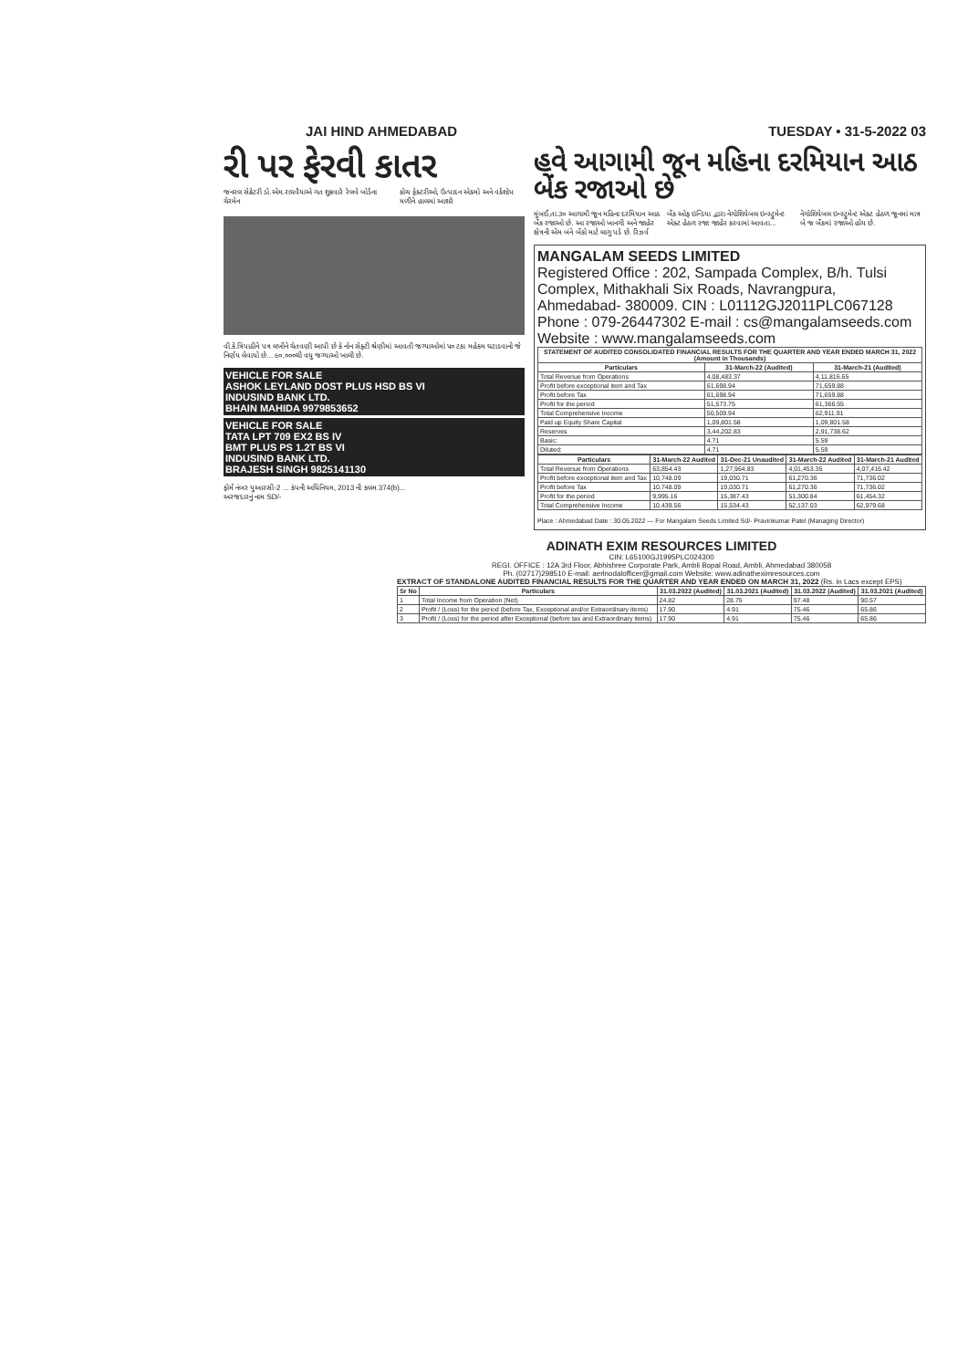JAI HIND AHMEDABAD TUESDAY • 31-5-2022 03
રી પર ફેરવી કાતર
જનરલ સેક્રેટરી ડો.એમ.રાઘવૈયાએ ગત શુક્રવારે રેલવે બોર્ડના ચેરમેન
કોચ ફેક્ટરીઓ, ઉત્પાદન એકમો અને વર્કશોપ મળીને હાલમાં આશરે
વી.કે.ત્રિપાઠીને પત્ર લખીને ચેતવણી આપી છે કે નોન સેફ્ટી શ્રેણીમાં આવતી જગ્યાઓમાં ૫૦ ટકા મહેકમ ઘટાડવાનો જે નિર્ણય લેવાયો છે... ૯૦,૦૦૦થી વધુ જગ્યાઓ ખાલી છે.
VEHICLE FOR SALE
ASHOK LEYLAND DOST PLUS HSD BS VI
INDUSIND BANK LTD.
BHAIN MAHIDA 9979853652
VEHICLE FOR SALE
TATA LPT 709 EX2 BS IV
BMT PLUS PS 1.2T BS VI
INDUSIND BANK LTD.
BRAJESH SINGH 9825141130
ફોર્મ નંબર યુઆરસી-2 ... કંપની અધિનિયમ, 2013 ની કલમ 374(b)...
અરજદારનું નામ SD/-
હવે આગામી જૂન મહિના દરમિયાન આઠ બેંક રજાઓ છે
મુંબઈ,તા.૩૦ આગામી જૂન મહિના દરમિયાન આઠ બેંક રજાઓ છે. આ રજાઓ ખાનગી અને જાહેર ક્ષેત્રની એમ બંને બેંકો માટે લાગુ પડે છે. રિઝર્વ બેંક ઓફ ઇન્ડિયા દ્વારા નેગોશિયેબલ ઇન્સ્ટ્રુમેન્ટ એક્ટ હેઠળ રજા જાહેર કરવામાં આવતા... નેગોશિયેબલ ઇન્સ્ટ્રુમેન્ટ એક્ટ હેઠળ જૂનમાં માત્ર બે જ બેંકમાં રજાઓ હોય છે.
MANGALAM SEEDS LIMITED
Registered Office : 202, Sampada Complex, B/h. Tulsi Complex, Mithakhali Six Roads, Navrangpura, Ahmedabad- 380009. CIN : L01112GJ2011PLC067128 Phone : 079-26447302 E-mail : cs@mangalamseeds.com Website : www.mangalamseeds.com
| STATEMENT OF AUDITED CONSOLIDATED FINANCIAL RESULTS FOR THE QUARTER AND YEAR ENDED MARCH 31, 2022 (Amount in Thousands) | | |
| --- | --- | --- |
| Particulars | 31-March-22 (Audited) | 31-March-21 (Audited) |
| Total Revenue from Operations | 4,08,483.37 | 4,11,816.65 |
| Profit before exceptional item and Tax | 61,698.94 | 71,659.88 |
| Profit before Tax | 61,698.94 | 71,659.88 |
| Profit for the period | 51,573.75 | 61,366.55 |
| Total Comprehensive Income | 50,509.94 | 62,911.91 |
| Paid up Equity Share Capital | 1,09,801.58 | 1,09,801.58 |
| Reserves | 3,44,202.83 | 2,91,738.62 |
| Basic: | 4.71 | 5.59 |
| Diluted: | 4.71 | 5.59 |
| Particulars | 31-March-22 Audited | 31-Dec-21 Unaudited | 31-March-22 Audited | 31-March-21 Audited |
| --- | --- | --- | --- | --- |
| Total Revenue from Operations | 63,854.43 | 1,27,964.83 | 4,01,453.35 | 4,07,416.42 |
| Profit before exceptional item and Tax | 10,748.09 | 19,030.71 | 61,270.36 | 71,736.02 |
| Profit before Tax | 10,748.09 | 19,030.71 | 61,270.36 | 71,736.02 |
| Profit for the period | 9,995.16 | 15,387.43 | 51,300.84 | 61,454.32 |
| Total Comprehensive Income | 10,439.56 | 15,534.43 | 52,137.03 | 62,979.68 |
Place : Ahmedabad Date : 30.05.2022 — For Mangalam Seeds Limited Sd/- Pravinkumar Patel (Managing Director)
ADINATH EXIM RESOURCES LIMITED
CIN: L65100GJ1995PLC024300
REGI. OFFICE : 12A 3rd Floor, Abhishree Corporate Park, Ambli Bopal Road, Ambli, Ahmedabad 380058
Ph. (02717)298510 E-mail: aerlnodalofficer@gmail.com Website: www.adinatheximresources.com
EXTRACT OF STANDALONE AUDITED FINANCIAL RESULTS FOR THE QUARTER AND YEAR ENDED ON MARCH 31, 2022 (Rs. in Lacs except EPS)
| Sr No | Particulars | 31.03.2022 (Audited) | 31.03.2021 (Audited) | 31.03.2022 (Audited) | 31.03.2021 (Audited) |
| --- | --- | --- | --- | --- | --- |
| 1 | Total Income from Operation (Net) | 24.82 | 28.75 | 97.48 | 90.57 |
| 2 | Profit / (Loss) for the period (before Tax, Exceptional and/or Extraordinary items) | 17.90 | 4.91 | 75.46 | 65.86 |
| 3 | Profit / (Loss) for the period after Exceptional (before tax and Extraordinary items) | 17.90 | 4.91 | 75.46 | 65.86 |